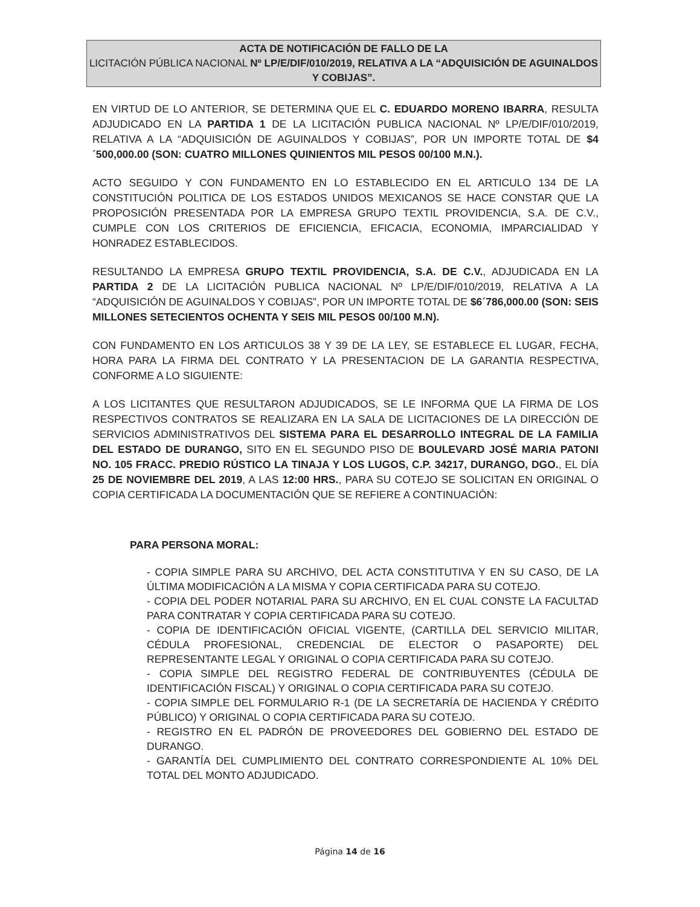ACTA DE NOTIFICACIÓN DE FALLO DE LA
LICITACIÓN PÚBLICA NACIONAL Nº LP/E/DIF/010/2019, RELATIVA A LA “ADQUISICIÓN DE AGUINALDOS Y COBIJAS”.
EN VIRTUD DE LO ANTERIOR, SE DETERMINA QUE EL C. EDUARDO MORENO IBARRA, RESULTA ADJUDICADO EN LA PARTIDA 1 DE LA LICITACIÓN PUBLICA NACIONAL Nº LP/E/DIF/010/2019, RELATIVA A LA “ADQUISICIÓN DE AGUINALDOS Y COBIJAS”, POR UN IMPORTE TOTAL DE $4´500,000.00 (SON: CUATRO MILLONES QUINIENTOS MIL PESOS 00/100 M.N.).
ACTO SEGUIDO Y CON FUNDAMENTO EN LO ESTABLECIDO EN EL ARTICULO 134 DE LA CONSTITUCIÓN POLITICA DE LOS ESTADOS UNIDOS MEXICANOS SE HACE CONSTAR QUE LA PROPOSICIÓN PRESENTADA POR LA EMPRESA GRUPO TEXTIL PROVIDENCIA, S.A. DE C.V., CUMPLE CON LOS CRITERIOS DE EFICIENCIA, EFICACIA, ECONOMIA, IMPARCIALIDAD Y HONRADEZ ESTABLECIDOS.
RESULTANDO LA EMPRESA GRUPO TEXTIL PROVIDENCIA, S.A. DE C.V., ADJUDICADA EN LA PARTIDA 2 DE LA LICITACIÓN PUBLICA NACIONAL Nº LP/E/DIF/010/2019, RELATIVA A LA “ADQUISICIÓN DE AGUINALDOS Y COBIJAS”, POR UN IMPORTE TOTAL DE $6´786,000.00 (SON: SEIS MILLONES SETECIENTOS OCHENTA Y SEIS MIL PESOS 00/100 M.N).
CON FUNDAMENTO EN LOS ARTICULOS 38 Y 39 DE LA LEY, SE ESTABLECE EL LUGAR, FECHA, HORA PARA LA FIRMA DEL CONTRATO Y LA PRESENTACION DE LA GARANTIA RESPECTIVA, CONFORME A LO SIGUIENTE:
A LOS LICITANTES QUE RESULTARON ADJUDICADOS, SE LE INFORMA QUE LA FIRMA DE LOS RESPECTIVOS CONTRATOS SE REALIZARA EN LA SALA DE LICITACIONES DE LA DIRECCIÓN DE SERVICIOS ADMINISTRATIVOS DEL SISTEMA PARA EL DESARROLLO INTEGRAL DE LA FAMILIA DEL ESTADO DE DURANGO, SITO EN EL SEGUNDO PISO DE BOULEVARD JOSÉ MARIA PATONI NO. 105 FRACC. PREDIO RÚSTICO LA TINAJA Y LOS LUGOS, C.P. 34217, DURANGO, DGO., EL DÍA 25 DE NOVIEMBRE DEL 2019, A LAS 12:00 HRS., PARA SU COTEJO SE SOLICITAN EN ORIGINAL O COPIA CERTIFICADA LA DOCUMENTACIÓN QUE SE REFIERE A CONTINUACIÓN:
PARA PERSONA MORAL:
- COPIA SIMPLE PARA SU ARCHIVO, DEL ACTA CONSTITUTIVA Y EN SU CASO, DE LA ÚLTIMA MODIFICACIÓN A LA MISMA Y COPIA CERTIFICADA PARA SU COTEJO.
- COPIA DEL PODER NOTARIAL PARA SU ARCHIVO, EN EL CUAL CONSTE LA FACULTAD PARA CONTRATAR Y COPIA CERTIFICADA PARA SU COTEJO.
- COPIA DE IDENTIFICACIÓN OFICIAL VIGENTE, (CARTILLA DEL SERVICIO MILITAR, CÉDULA PROFESIONAL, CREDENCIAL DE ELECTOR O PASAPORTE) DEL REPRESENTANTE LEGAL Y ORIGINAL O COPIA CERTIFICADA PARA SU COTEJO.
- COPIA SIMPLE DEL REGISTRO FEDERAL DE CONTRIBUYENTES (CÉDULA DE IDENTIFICACIÓN FISCAL) Y ORIGINAL O COPIA CERTIFICADA PARA SU COTEJO.
- COPIA SIMPLE DEL FORMULARIO R-1 (DE LA SECRETARÍA DE HACIENDA Y CRÉDITO PÚBLICO) Y ORIGINAL O COPIA CERTIFICADA PARA SU COTEJO.
- REGISTRO EN EL PADRÓN DE PROVEEDORES DEL GOBIERNO DEL ESTADO DE DURANGO.
- GARANTÍA DEL CUMPLIMIENTO DEL CONTRATO CORRESPONDIENTE AL 10% DEL TOTAL DEL MONTO ADJUDICADO.
Página 14 de 16